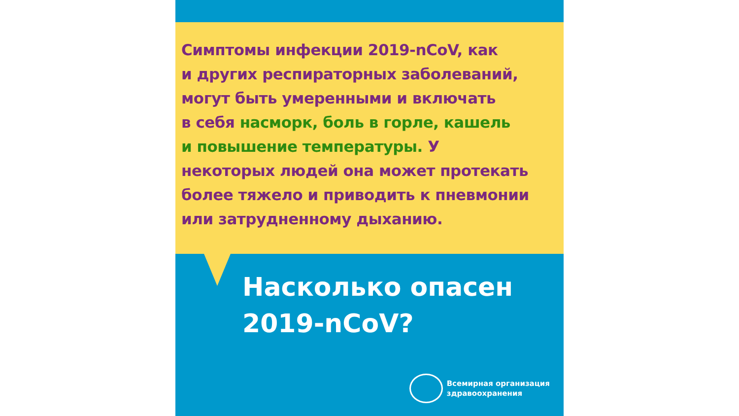Симптомы инфекции 2019-nCoV, как
и других респираторных заболеваний,
могут быть умеренными и включать
в себя насморк, боль в горле, кашель
и повышение температуры. У
некоторых людей она может протекать
более тяжело и приводить к пневмонии
или затрудненному дыханию.
Насколько опасен
2019-nCoV?
Всемирная организация
здравоохранения